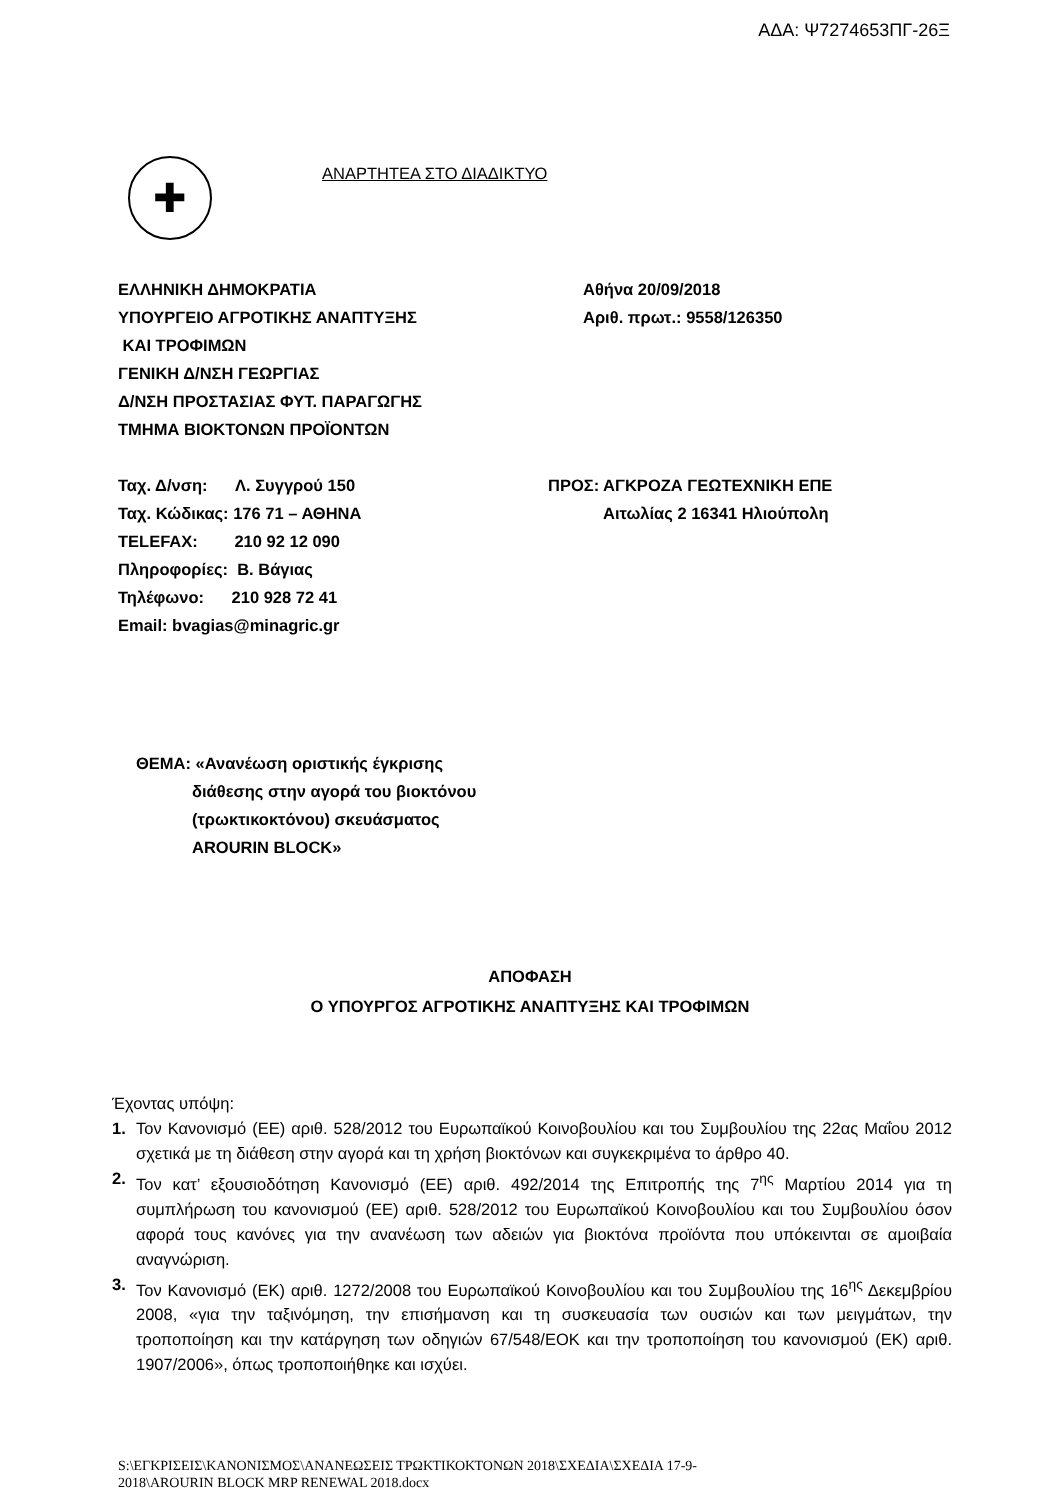ΑΔΑ: Ψ7274653ΠΓ-26Ξ
✚
ΑΝΑΡΤΗΤΕΑ ΣΤΟ ΔΙΑΔΙΚΤΥΟ
ΕΛΛΗΝΙΚΗ ΔΗΜΟΚΡΑΤΙΑ
ΥΠΟΥΡΓΕΙΟ ΑΓΡΟΤΙΚΗΣ ΑΝΑΠΤΥΞΗΣ
ΚΑΙ ΤΡΟΦΙΜΩΝ
ΓΕΝΙΚΗ Δ/ΝΣΗ ΓΕΩΡΓΙΑΣ
Δ/ΝΣΗ ΠΡΟΣΤΑΣΙΑΣ ΦΥΤ. ΠΑΡΑΓΩΓΗΣ
ΤΜΗΜΑ ΒΙΟΚΤΟΝΩΝ ΠΡΟΪΟΝΤΩΝ
Αθήνα 20/09/2018
Αριθ. πρωτ.: 9558/126350
Ταχ. Δ/νση: Λ. Συγγρού 150
Ταχ. Κώδικας: 176 71 – ΑΘΗΝΑ
TELEFAX: 210 92 12 090
Πληροφορίες: Β. Βάγιας
Τηλέφωνο: 210 928 72 41
Email: bvagias@minagric.gr
ΠΡΟΣ: ΑΓΚΡΟΖΑ ΓΕΩΤΕΧΝΙΚΗ ΕΠΕ
Αιτωλίας 2 16341 Ηλιούπολη
ΘΕΜΑ: «Ανανέωση οριστικής έγκρισης
διάθεσης στην αγορά του βιοκτόνου
(τρωκτικοκτόνου) σκευάσματος
AROURIN BLOCK»
ΑΠΟΦΑΣΗ
Ο ΥΠΟΥΡΓΟΣ ΑΓΡΟΤΙΚΗΣ ΑΝΑΠΤΥΞΗΣ ΚΑΙ ΤΡΟΦΙΜΩΝ
Έχοντας υπόψη:
1. Τον Κανονισμό (ΕΕ) αριθ. 528/2012 του Ευρωπαϊκού Κοινοβουλίου και του Συμβουλίου της 22ας Μαΐου 2012 σχετικά με τη διάθεση στην αγορά και τη χρήση βιοκτόνων και συγκεκριμένα το άρθρο 40.
2. Τον κατ’ εξουσιοδότηση Κανονισμό (ΕΕ) αριθ. 492/2014 της Επιτροπής της 7<sup>ης</sup> Μαρτίου 2014 για τη συμπλήρωση του κανονισμού (ΕΕ) αριθ. 528/2012 του Ευρωπαϊκού Κοινοβουλίου και του Συμβουλίου όσον αφορά τους κανόνες για την ανανέωση των αδειών για βιοκτόνα προϊόντα που υπόκεινται σε αμοιβαία αναγνώριση.
3. Τον Κανονισμό (ΕΚ) αριθ. 1272/2008 του Ευρωπαϊκού Κοινοβουλίου και του Συμβουλίου της 16<sup>ης</sup> Δεκεμβρίου 2008, «για την ταξινόμηση, την επισήμανση και τη συσκευασία των ουσιών και των μειγμάτων, την τροποποίηση και την κατάργηση των οδηγιών 67/548/ΕΟΚ και την τροποποίηση του κανονισμού (ΕΚ) αριθ. 1907/2006», όπως τροποποιήθηκε και ισχύει.
S:\ΕΓΚΡΙΣΕΙΣ\ΚΑΝΟΝΙΣΜΟΣ\ΑΝΑΝΕΩΣΕΙΣ ΤΡΩΚΤΙΚΟΚΤΟΝΩΝ 2018\ΣΧΕΔΙΑ\ΣΧΕΔΙΑ 17-9-
2018\AROURIN BLOCK MRP RENEWAL 2018.docx